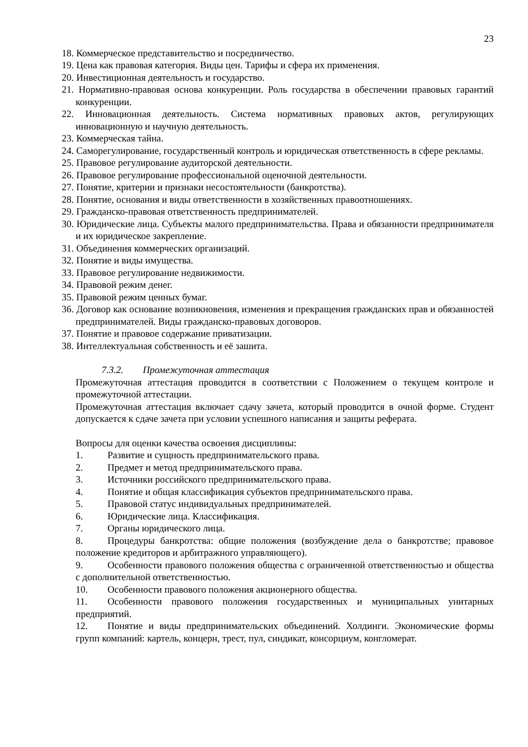23
18. Коммерческое представительство и посредничество.
19. Цена как правовая категория. Виды цен. Тарифы и сфера их применения.
20. Инвестиционная деятельность и государство.
21. Нормативно-правовая основа конкуренции. Роль государства в обеспечении правовых гарантий конкуренции.
22. Инновационная деятельность. Система нормативных правовых актов, регулирующих инновационную и научную деятельность.
23. Коммерческая тайна.
24. Саморегулирование, государственный контроль и юридическая ответственность в сфере рекламы.
25. Правовое регулирование аудиторской деятельности.
26. Правовое регулирование профессиональной оценочной деятельности.
27. Понятие, критерии и признаки несостоятельности (банкротства).
28. Понятие, основания и виды ответственности в хозяйственных правоотношениях.
29. Гражданско-правовая ответственность предпринимателей.
30. Юридические лица. Субъекты малого предпринимательства. Права и обязанности предпринимателя и их юридическое закрепление.
31. Объединения коммерческих организаций.
32. Понятие и виды имущества.
33. Правовое регулирование недвижимости.
34. Правовой режим денег.
35. Правовой режим ценных бумаг.
36. Договор как основание возникновения, изменения и прекращения гражданских прав и обязанностей предпринимателей. Виды гражданско-правовых договоров.
37. Понятие и правовое содержание приватизации.
38. Интеллектуальная собственность и её зашита.
7.3.2. Промежуточная аттестация
Промежуточная аттестация проводится в соответствии с Положением о текущем контроле и промежуточной аттестации.
Промежуточная аттестация включает сдачу зачета, который проводится в очной форме. Студент допускается к сдаче зачета при условии успешного написания и защиты реферата.
Вопросы для оценки качества освоения дисциплины:
1. Развитие и сущность предпринимательского права.
2. Предмет и метод предпринимательского права.
3. Источники российского предпринимательского права.
4. Понятие и общая классификация субъектов предпринимательского права.
5. Правовой статус индивидуальных предпринимателей.
6. Юридические лица. Классификация.
7. Органы юридического лица.
8. Процедуры банкротства: общие положения (возбуждение дела о банкротстве; правовое положение кредиторов и арбитражного управляющего).
9. Особенности правового положения общества с ограниченной ответственностью и общества с дополнительной ответственностью.
10. Особенности правового положения акционерного общества.
11. Особенности правового положения государственных и муниципальных унитарных предприятий.
12. Понятие и виды предпринимательских объединений. Холдинги. Экономические формы групп компаний: картель, концерн, трест, пул, синдикат, консорциум, конгломерат.